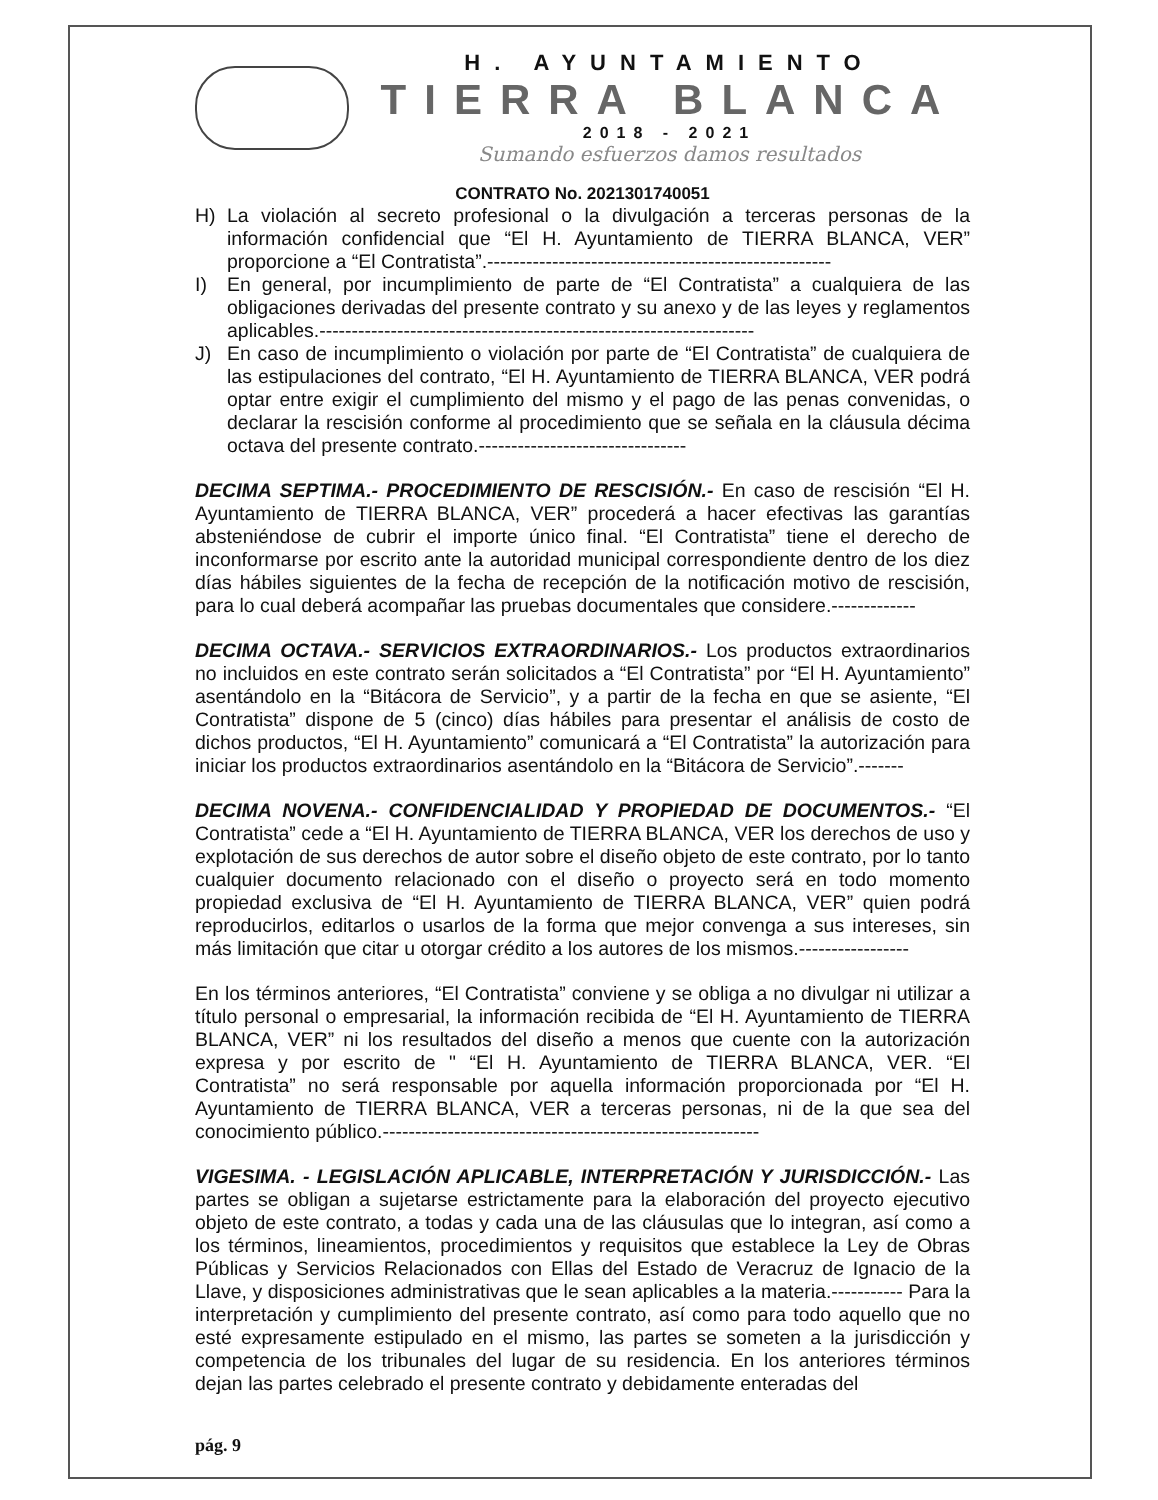H. AYUNTAMIENTO
TIERRA BLANCA
2018 - 2021
Sumando esfuerzos damos resultados
CONTRATO No. 2021301740051
H) La violación al secreto profesional o la divulgación a terceras personas de la información confidencial que “El H. Ayuntamiento de TIERRA BLANCA, VER” proporcione a “El Contratista”.-----------------------------------------------------
I) En general, por incumplimiento de parte de “El Contratista” a cualquiera de las obligaciones derivadas del presente contrato y su anexo y de las leyes y reglamentos aplicables.-------------------------------------------------------------------
J) En caso de incumplimiento o violación por parte de “El Contratista” de cualquiera de las estipulaciones del contrato, “El H. Ayuntamiento de TIERRA BLANCA, VER podrá optar entre exigir el cumplimiento del mismo y el pago de las penas convenidas, o declarar la rescisión conforme al procedimiento que se señala en la cláusula décima octava del presente contrato.--------------------------------
DECIMA SEPTIMA.- PROCEDIMIENTO DE RESCISIÓN.- En caso de rescisión “El H. Ayuntamiento de TIERRA BLANCA, VER” procederá a hacer efectivas las garantías absteniéndose de cubrir el importe único final. “El Contratista” tiene el derecho de inconformarse por escrito ante la autoridad municipal correspondiente dentro de los diez días hábiles siguientes de la fecha de recepción de la notificación motivo de rescisión, para lo cual deberá acompañar las pruebas documentales que considere.-------------
DECIMA OCTAVA.- SERVICIOS EXTRAORDINARIOS.- Los productos extraordinarios no incluidos en este contrato serán solicitados a “El Contratista” por “El H. Ayuntamiento” asentándolo en la “Bitácora de Servicio”, y a partir de la fecha en que se asiente, “El Contratista” dispone de 5 (cinco) días hábiles para presentar el análisis de costo de dichos productos, “El H. Ayuntamiento” comunicará a “El Contratista” la autorización para iniciar los productos extraordinarios asentándolo en la “Bitácora de Servicio”.-------
DECIMA NOVENA.- CONFIDENCIALIDAD Y PROPIEDAD DE DOCUMENTOS.- “El Contratista” cede a “El H. Ayuntamiento de TIERRA BLANCA, VER los derechos de uso y explotación de sus derechos de autor sobre el diseño objeto de este contrato, por lo tanto cualquier documento relacionado con el diseño o proyecto será en todo momento propiedad exclusiva de “El H. Ayuntamiento de TIERRA BLANCA, VER” quien podrá reproducirlos, editarlos o usarlos de la forma que mejor convenga a sus intereses, sin más limitación que citar u otorgar crédito a los autores de los mismos.-----------------
En los términos anteriores, “El Contratista” conviene y se obliga a no divulgar ni utilizar a título personal o empresarial, la información recibida de “El H. Ayuntamiento de TIERRA BLANCA, VER” ni los resultados del diseño a menos que cuente con la autorización expresa y por escrito de " “El H. Ayuntamiento de TIERRA BLANCA, VER. “El Contratista” no será responsable por aquella información proporcionada por “El H. Ayuntamiento de TIERRA BLANCA, VER a terceras personas, ni de la que sea del conocimiento público.----------------------------------------------------------
VIGESIMA. - LEGISLACIÓN APLICABLE, INTERPRETACIÓN Y JURISDICCIÓN.- Las partes se obligan a sujetarse estrictamente para la elaboración del proyecto ejecutivo objeto de este contrato, a todas y cada una de las cláusulas que lo integran, así como a los términos, lineamientos, procedimientos y requisitos que establece la Ley de Obras Públicas y Servicios Relacionados con Ellas del Estado de Veracruz de Ignacio de la Llave, y disposiciones administrativas que le sean aplicables a la materia.----------- Para la interpretación y cumplimiento del presente contrato, así como para todo aquello que no esté expresamente estipulado en el mismo, las partes se someten a la jurisdicción y competencia de los tribunales del lugar de su residencia. En los anteriores términos dejan las partes celebrado el presente contrato y debidamente enteradas del
pág. 9